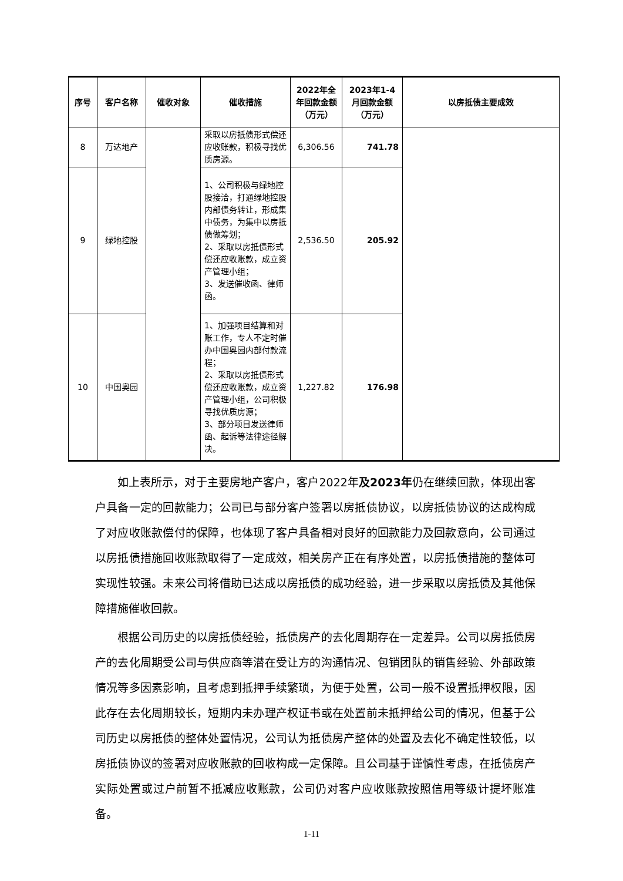| 序号 | 客户名称 | 催收对象 | 催收措施 | 2022年全年回款金额（万元） | 2023年1-4月回款金额（万元） | 以房抵债主要成效 |
| --- | --- | --- | --- | --- | --- | --- |
| 8 | 万达地产 | | 采取以房抵债形式偿还应收账款，积极寻找优质房源。 | 6,306.56 | 741.78 | |
| 9 | 绿地控股 | | 1、公司积极与绿地控股接洽，打通绿地控股内部债务转让，形成集中债务，为集中以房抵债做筹划； 2、采取以房抵债形式偿还应收账款，成立资产管理小组； 3、发送催收函、律师函。 | 2,536.50 | 205.92 | |
| 10 | 中国奥园 | | 1、加强项目结算和对账工作，专人不定时催办中国奥园内部付款流程； 2、采取以房抵债形式偿还应收账款，成立资产管理小组，公司积极寻找优质房源； 3、部分项目发送律师函、起诉等法律途径解决。 | 1,227.82 | 176.98 | |
如上表所示，对于主要房地产客户，客户2022年及2023年仍在继续回款，体现出客户具备一定的回款能力；公司已与部分客户签署以房抵债协议，以房抵债协议的达成构成了对应收账款偿付的保障，也体现了客户具备相对良好的回款能力及回款意向，公司通过以房抵债措施回收账款取得了一定成效，相关房产正在有序处置，以房抵债措施的整体可实现性较强。未来公司将借助已达成以房抵债的成功经验，进一步采取以房抵债及其他保障措施催收回款。
根据公司历史的以房抵债经验，抵债房产的去化周期存在一定差异。公司以房抵债房产的去化周期受公司与供应商等潜在受让方的沟通情况、包销团队的销售经验、外部政策情况等多因素影响，且考虑到抵押手续繁琐，为便于处置，公司一般不设置抵押权限，因此存在去化周期较长，短期内未办理产权证书或在处置前未抵押给公司的情况，但基于公司历史以房抵债的整体处置情况，公司认为抵债房产整体的处置及去化不确定性较低，以房抵债协议的签署对应收账款的回收构成一定保障。且公司基于谨慎性考虑，在抵债房产实际处置或过户前暂不抵减应收账款，公司仍对客户应收账款按照信用等级计提坏账准备。
1-11